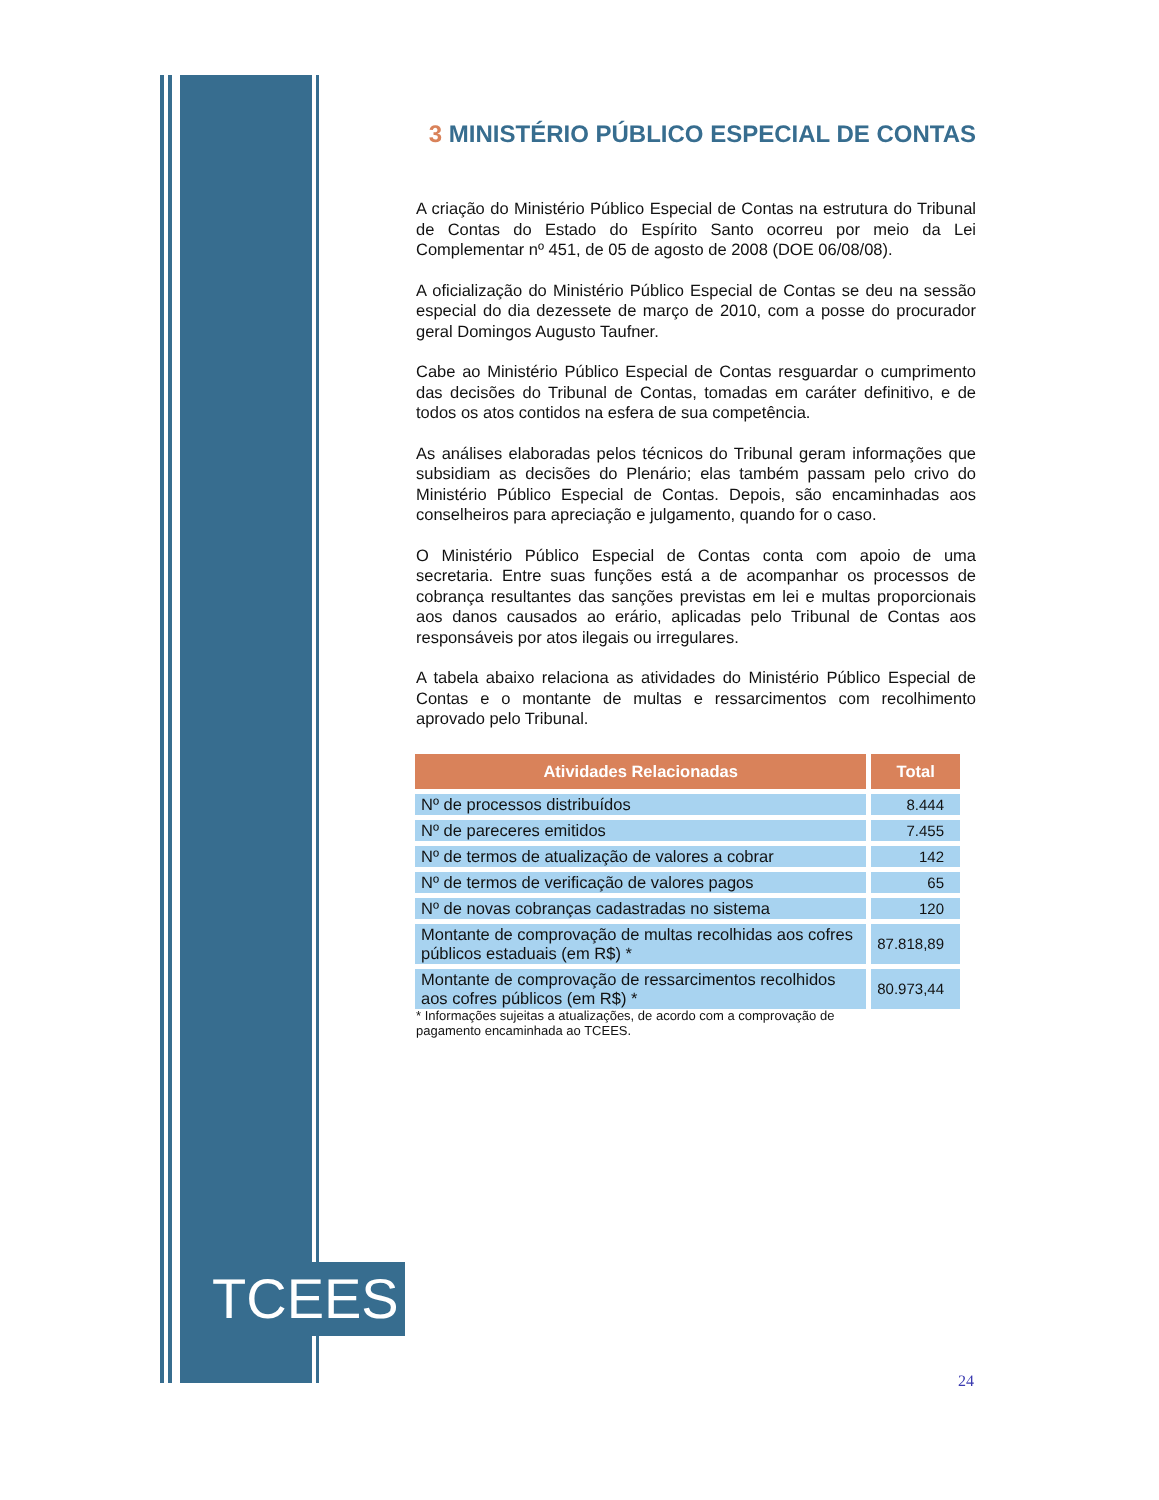TCEES
3 MINISTÉRIO PÚBLICO ESPECIAL DE CONTAS
A criação do Ministério Público Especial de Contas na estrutura do Tribunal de Contas do Estado do Espírito Santo ocorreu por meio da Lei Complementar nº 451, de 05 de agosto de 2008 (DOE 06/08/08).
A oficialização do Ministério Público Especial de Contas se deu na sessão especial do dia dezessete de março de 2010, com a posse do procurador geral Domingos Augusto Taufner.
Cabe ao Ministério Público Especial de Contas resguardar o cumprimento das decisões do Tribunal de Contas, tomadas em caráter definitivo, e de todos os atos contidos na esfera de sua competência.
As análises elaboradas pelos técnicos do Tribunal geram informações que subsidiam as decisões do Plenário; elas também passam pelo crivo do Ministério Público Especial de Contas. Depois, são encaminhadas aos conselheiros para apreciação e julgamento, quando for o caso.
O Ministério Público Especial de Contas conta com apoio de uma secretaria. Entre suas funções está a de acompanhar os processos de cobrança resultantes das sanções previstas em lei e multas proporcionais aos danos causados ao erário, aplicadas pelo Tribunal de Contas aos responsáveis por atos ilegais ou irregulares.
A tabela abaixo relaciona as atividades do Ministério Público Especial de Contas e o montante de multas e ressarcimentos com recolhimento aprovado pelo Tribunal.
| Atividades Relacionadas | Total |
| --- | --- |
| Nº de processos distribuídos | 8.444 |
| Nº de pareceres emitidos | 7.455 |
| Nº de termos de atualização de valores a cobrar | 142 |
| Nº de termos de verificação de valores pagos | 65 |
| Nº de novas cobranças cadastradas no sistema | 120 |
| Montante de comprovação de multas recolhidas aos cofres públicos estaduais (em R$) * | 87.818,89 |
| Montante de comprovação de ressarcimentos recolhidos aos cofres públicos (em R$) * | 80.973,44 |
* Informações sujeitas a atualizações, de acordo com a comprovação de
pagamento encaminhada ao TCEES.
24